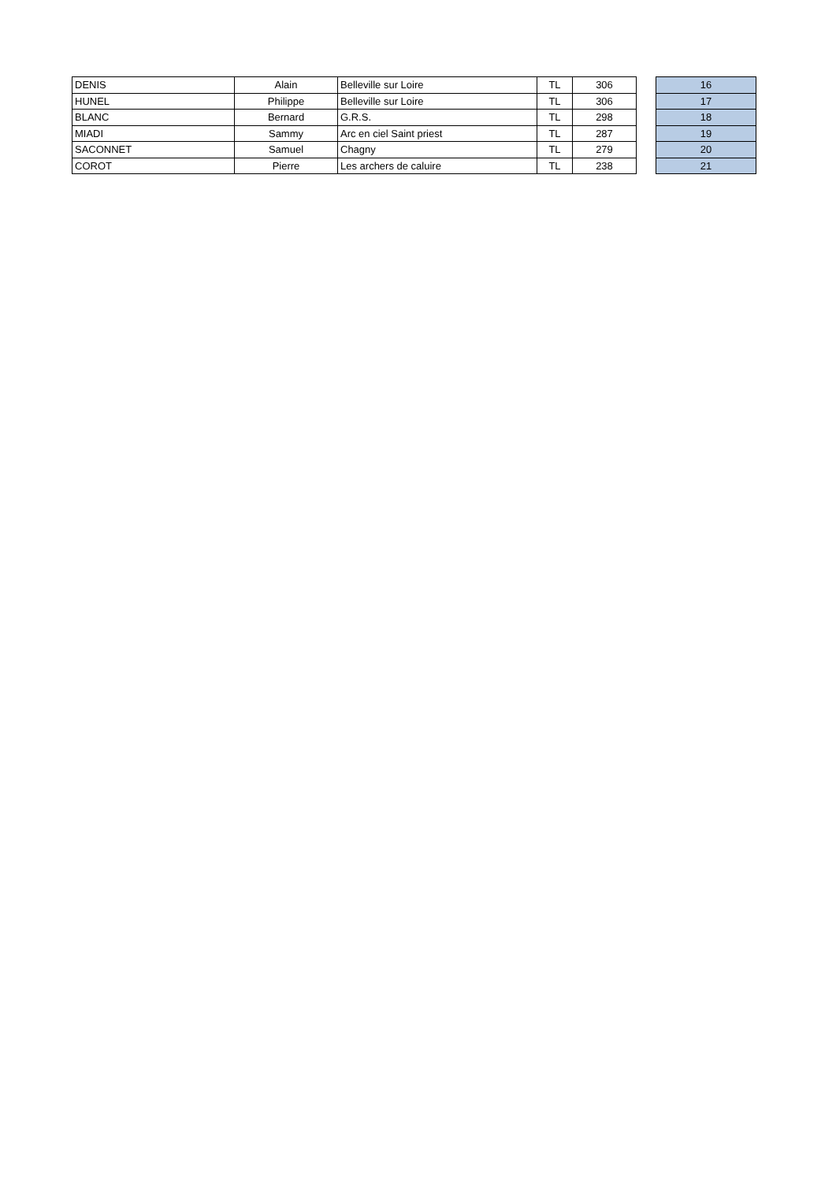| DENIS | Alain | Belleville sur Loire | TL | 306 | | 16 |
| HUNEL | Philippe | Belleville sur Loire | TL | 306 | | 17 |
| BLANC | Bernard | G.R.S. | TL | 298 | | 18 |
| MIADI | Sammy | Arc en ciel Saint priest | TL | 287 | | 19 |
| SACONNET | Samuel | Chagny | TL | 279 | | 20 |
| COROT | Pierre | Les archers de caluire | TL | 238 | | 21 |